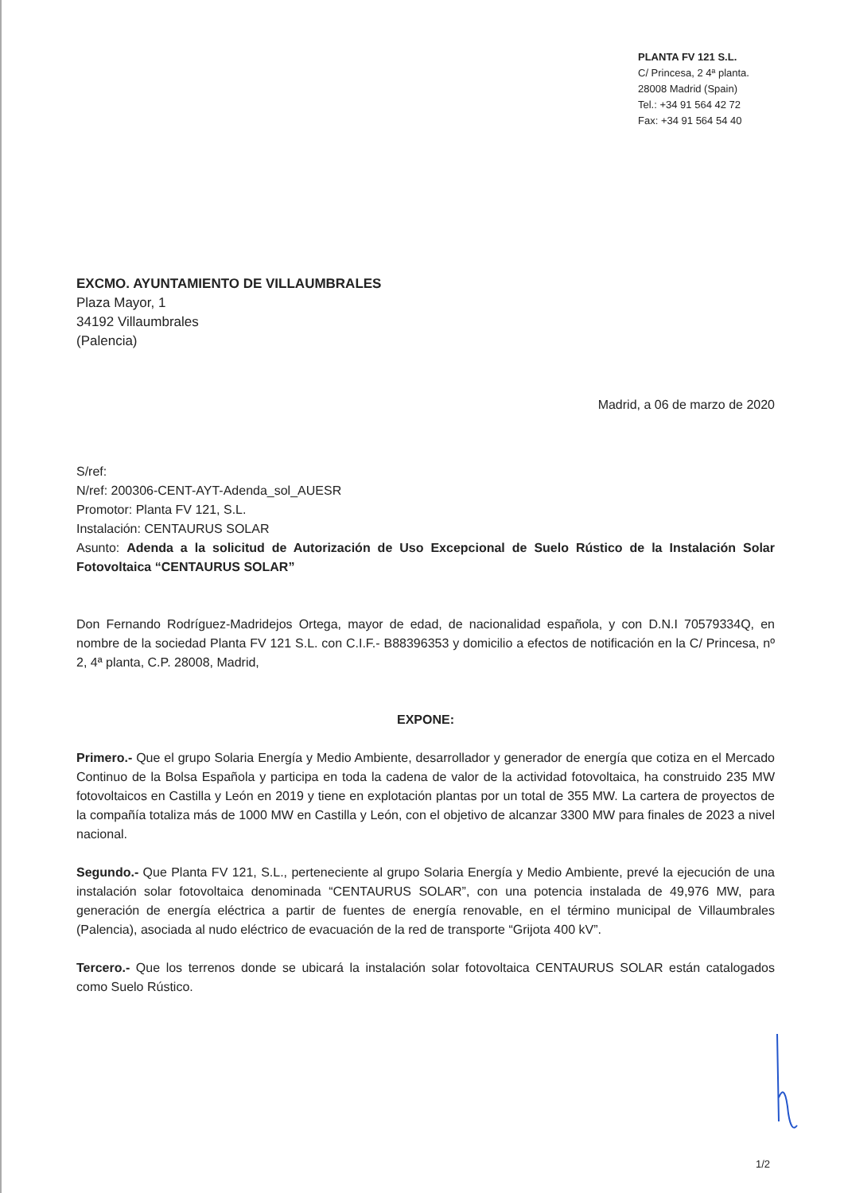PLANTA FV 121 S.L.
C/ Princesa, 2 4ª planta.
28008 Madrid (Spain)
Tel.: +34 91 564 42 72
Fax: +34 91 564 54 40
EXCMO. AYUNTAMIENTO DE VILLAUMBRALES
Plaza Mayor, 1
34192 Villaumbrales
(Palencia)
Madrid, a 06 de marzo de 2020
S/ref:
N/ref: 200306-CENT-AYT-Adenda_sol_AUESR
Promotor: Planta FV 121, S.L.
Instalación: CENTAURUS SOLAR
Asunto: Adenda a la solicitud de Autorización de Uso Excepcional de Suelo Rústico de la Instalación Solar Fotovoltaica “CENTAURUS SOLAR”
Don Fernando Rodríguez-Madridejos Ortega, mayor de edad, de nacionalidad española, y con D.N.I 70579334Q, en nombre de la sociedad Planta FV 121 S.L. con C.I.F.- B88396353 y domicilio a efectos de notificación en la C/ Princesa, nº 2, 4ª planta, C.P. 28008, Madrid,
EXPONE:
Primero.- Que el grupo Solaria Energía y Medio Ambiente, desarrollador y generador de energía que cotiza en el Mercado Continuo de la Bolsa Española y participa en toda la cadena de valor de la actividad fotovoltaica, ha construido 235 MW fotovoltaicos en Castilla y León en 2019 y tiene en explotación plantas por un total de 355 MW. La cartera de proyectos de la compañía totaliza más de 1000 MW en Castilla y León, con el objetivo de alcanzar 3300 MW para finales de 2023 a nivel nacional.
Segundo.- Que Planta FV 121, S.L., perteneciente al grupo Solaria Energía y Medio Ambiente, prevé la ejecución de una instalación solar fotovoltaica denominada “CENTAURUS SOLAR”, con una potencia instalada de 49,976 MW, para generación de energía eléctrica a partir de fuentes de energía renovable, en el término municipal de Villaumbrales (Palencia), asociada al nudo eléctrico de evacuación de la red de transporte “Grijota 400 kV”.
Tercero.- Que los terrenos donde se ubicará la instalación solar fotovoltaica CENTAURUS SOLAR están catalogados como Suelo Rústico.
1/2